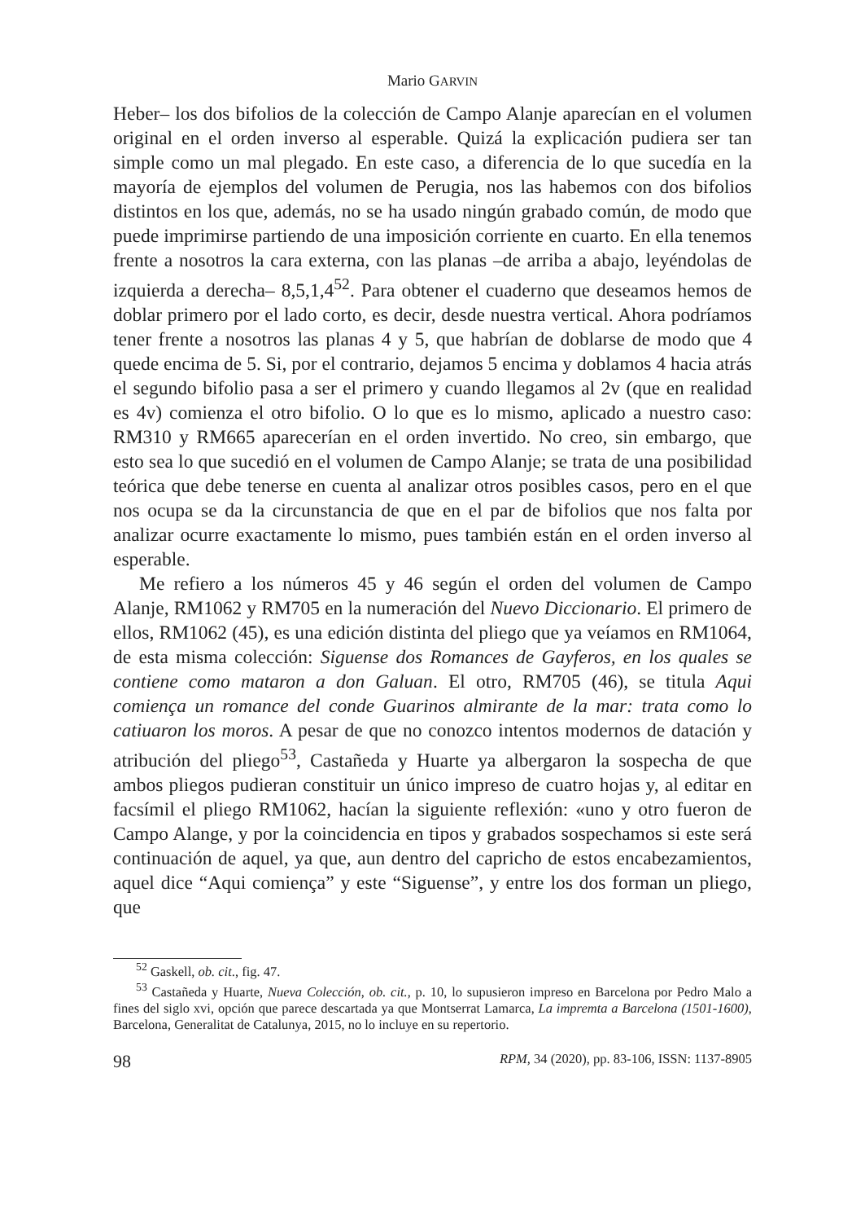Mario GARVIN
Heber– los dos bifolios de la colección de Campo Alanje aparecían en el volumen original en el orden inverso al esperable. Quizá la explicación pudiera ser tan simple como un mal plegado. En este caso, a diferencia de lo que sucedía en la mayoría de ejemplos del volumen de Perugia, nos las habemos con dos bifolios distintos en los que, además, no se ha usado ningún grabado común, de modo que puede imprimirse partiendo de una imposición corriente en cuarto. En ella tenemos frente a nosotros la cara externa, con las planas –de arriba a abajo, leyéndolas de izquierda a derecha– 8,5,1,4<sup>52</sup>. Para obtener el cuaderno que deseamos hemos de doblar primero por el lado corto, es decir, desde nuestra vertical. Ahora podríamos tener frente a nosotros las planas 4 y 5, que habrían de doblarse de modo que 4 quede encima de 5. Si, por el contrario, dejamos 5 encima y doblamos 4 hacia atrás el segundo bifolio pasa a ser el primero y cuando llegamos al 2v (que en realidad es 4v) comienza el otro bifolio. O lo que es lo mismo, aplicado a nuestro caso: RM310 y RM665 aparecerían en el orden invertido. No creo, sin embargo, que esto sea lo que sucedió en el volumen de Campo Alanje; se trata de una posibilidad teórica que debe tenerse en cuenta al analizar otros posibles casos, pero en el que nos ocupa se da la circunstancia de que en el par de bifolios que nos falta por analizar ocurre exactamente lo mismo, pues también están en el orden inverso al esperable.
Me refiero a los números 45 y 46 según el orden del volumen de Campo Alanje, RM1062 y RM705 en la numeración del Nuevo Diccionario. El primero de ellos, RM1062 (45), es una edición distinta del pliego que ya veíamos en RM1064, de esta misma colección: Siguense dos Romances de Gayferos, en los quales se contiene como mataron a don Galuan. El otro, RM705 (46), se titula Aqui comiença un romance del conde Guarinos almirante de la mar: trata como lo catiuaron los moros. A pesar de que no conozco intentos modernos de datación y atribución del pliego<sup>53</sup>, Castañeda y Huarte ya albergaron la sospecha de que ambos pliegos pudieran constituir un único impreso de cuatro hojas y, al editar en facsímil el pliego RM1062, hacían la siguiente reflexión: «uno y otro fueron de Campo Alange, y por la coincidencia en tipos y grabados sospechamos si este será continuación de aquel, ya que, aun dentro del capricho de estos encabezamientos, aquel dice “Aqui comiença” y este “Siguense”, y entre los dos forman un pliego, que
<sup>52</sup> Gaskell, ob. cit., fig. 47.
<sup>53</sup> Castañeda y Huarte, Nueva Colección, ob. cit., p. 10, lo supusieron impreso en Barcelona por Pedro Malo a fines del siglo xvi, opción que parece descartada ya que Montserrat Lamarca, La impremta a Barcelona (1501-1600), Barcelona, Generalitat de Catalunya, 2015, no lo incluye en su repertorio.
98 RPM, 34 (2020), pp. 83-106, ISSN: 1137-8905